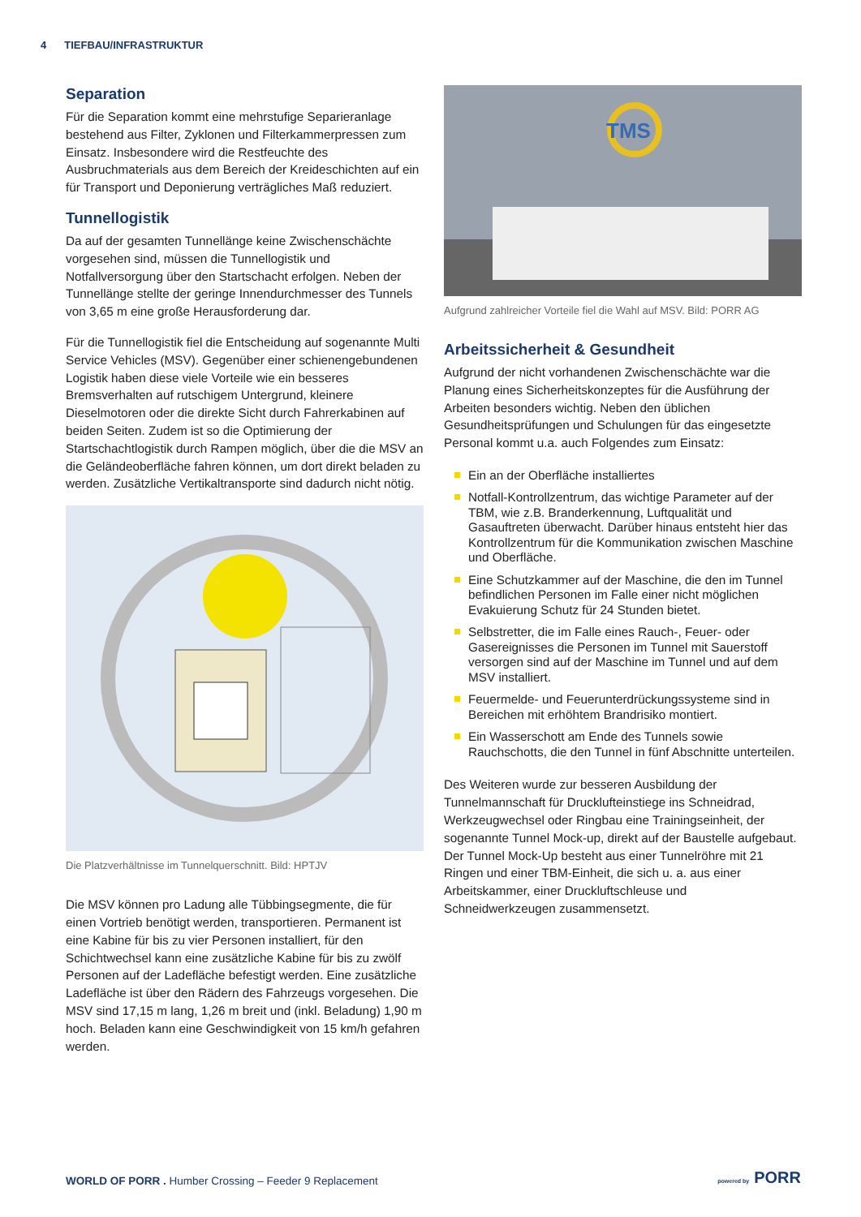4 TIEFBAU/INFRASTRUKTUR
Separation
Für die Separation kommt eine mehrstufige Separieranlage bestehend aus Filter, Zyklonen und Filterkammerpressen zum Einsatz. Insbesondere wird die Restfeuchte des Ausbruchmaterials aus dem Bereich der Kreideschichten auf ein für Transport und Deponierung verträgliches Maß reduziert.
Tunnellogistik
Da auf der gesamten Tunnellänge keine Zwischenschächte vorgesehen sind, müssen die Tunnellogistik und Notfallversorgung über den Startschacht erfolgen. Neben der Tunnellänge stellte der geringe Innendurchmesser des Tunnels von 3,65 m eine große Herausforderung dar.
Für die Tunnellogistik fiel die Entscheidung auf sogenannte Multi Service Vehicles (MSV). Gegenüber einer schienengebundenen Logistik haben diese viele Vorteile wie ein besseres Bremsverhalten auf rutschigem Untergrund, kleinere Dieselmotoren oder die direkte Sicht durch Fahrerkabinen auf beiden Seiten. Zudem ist so die Optimierung der Startschachtlogistik durch Rampen möglich, über die die MSV an die Geländeoberfläche fahren können, um dort direkt beladen zu werden. Zusätzliche Vertikaltransporte sind dadurch nicht nötig.
Die Platzverhältnisse im Tunnelquerschnitt. Bild: HPTJV
Die MSV können pro Ladung alle Tübbingsegmente, die für einen Vortrieb benötigt werden, transportieren. Permanent ist eine Kabine für bis zu vier Personen installiert, für den Schichtwechsel kann eine zusätzliche Kabine für bis zu zwölf Personen auf der Ladefläche befestigt werden. Eine zusätzliche Ladefläche ist über den Rädern des Fahrzeugs vorgesehen. Die MSV sind 17,15 m lang, 1,26 m breit und (inkl. Beladung) 1,90 m hoch. Beladen kann eine Geschwindigkeit von 15 km/h gefahren werden.
TMS
Aufgrund zahlreicher Vorteile fiel die Wahl auf MSV. Bild: PORR AG
Arbeitssicherheit & Gesundheit
Aufgrund der nicht vorhandenen Zwischenschächte war die Planung eines Sicherheitskonzeptes für die Ausführung der Arbeiten besonders wichtig. Neben den üblichen Gesundheitsprüfungen und Schulungen für das eingesetzte Personal kommt u.a. auch Folgendes zum Einsatz:
Ein an der Oberfläche installiertes
Notfall-Kontrollzentrum, das wichtige Parameter auf der TBM, wie z.B. Branderkennung, Luftqualität und Gasauftreten überwacht. Darüber hinaus entsteht hier das Kontrollzentrum für die Kommunikation zwischen Maschine und Oberfläche.
Eine Schutzkammer auf der Maschine, die den im Tunnel befindlichen Personen im Falle einer nicht möglichen Evakuierung Schutz für 24 Stunden bietet.
Selbstretter, die im Falle eines Rauch-, Feuer- oder Gasereignisses die Personen im Tunnel mit Sauerstoff versorgen sind auf der Maschine im Tunnel und auf dem MSV installiert.
Feuermelde- und Feuerunterdrückungssysteme sind in Bereichen mit erhöhtem Brandrisiko montiert.
Ein Wasserschott am Ende des Tunnels sowie Rauchschotts, die den Tunnel in fünf Abschnitte unterteilen.
Des Weiteren wurde zur besseren Ausbildung der Tunnelmannschaft für Drucklufteinstiege ins Schneidrad, Werkzeugwechsel oder Ringbau eine Trainingseinheit, der sogenannte Tunnel Mock-up, direkt auf der Baustelle aufgebaut. Der Tunnel Mock-Up besteht aus einer Tunnelröhre mit 21 Ringen und einer TBM-Einheit, die sich u. a. aus einer Arbeitskammer, einer Druckluftschleuse und Schneidwerkzeugen zusammensetzt.
WORLD OF PORR . Humber Crossing – Feeder 9 Replacement
powered by PORR